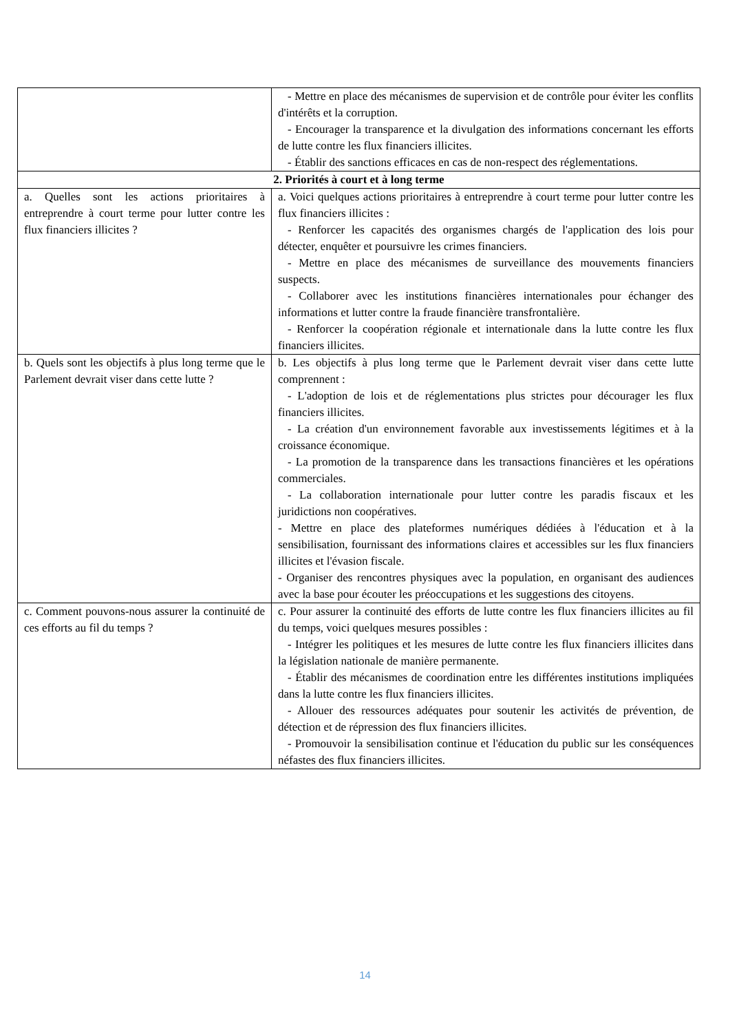| | - Mettre en place des mécanismes de supervision et de contrôle pour éviter les conflits d'intérêts et la corruption. - Encourager la transparence et la divulgation des informations concernant les efforts de lutte contre les flux financiers illicites. - Établir des sanctions efficaces en cas de non-respect des réglementations. |
| 2. Priorités à court et à long terme | |
| a. Quelles sont les actions prioritaires à entreprendre à court terme pour lutter contre les flux financiers illicites ? | a. Voici quelques actions prioritaires à entreprendre à court terme pour lutter contre les flux financiers illicites : - Renforcer les capacités des organismes chargés de l'application des lois pour détecter, enquêter et poursuivre les crimes financiers. - Mettre en place des mécanismes de surveillance des mouvements financiers suspects. - Collaborer avec les institutions financières internationales pour échanger des informations et lutter contre la fraude financière transfrontalière. - Renforcer la coopération régionale et internationale dans la lutte contre les flux financiers illicites. |
| b. Quels sont les objectifs à plus long terme que le Parlement devrait viser dans cette lutte ? | b. Les objectifs à plus long terme que le Parlement devrait viser dans cette lutte comprennent : - L'adoption de lois et de réglementations plus strictes pour décourager les flux financiers illicites. - La création d'un environnement favorable aux investissements légitimes et à la croissance économique. - La promotion de la transparence dans les transactions financières et les opérations commerciales. - La collaboration internationale pour lutter contre les paradis fiscaux et les juridictions non coopératives. - Mettre en place des plateformes numériques dédiées à l'éducation et à la sensibilisation, fournissant des informations claires et accessibles sur les flux financiers illicites et l'évasion fiscale. - Organiser des rencontres physiques avec la population, en organisant des audiences avec la base pour écouter les préoccupations et les suggestions des citoyens. |
| c. Comment pouvons-nous assurer la continuité de ces efforts au fil du temps ? | c. Pour assurer la continuité des efforts de lutte contre les flux financiers illicites au fil du temps, voici quelques mesures possibles : - Intégrer les politiques et les mesures de lutte contre les flux financiers illicites dans la législation nationale de manière permanente. - Établir des mécanismes de coordination entre les différentes institutions impliquées dans la lutte contre les flux financiers illicites. - Allouer des ressources adéquates pour soutenir les activités de prévention, de détection et de répression des flux financiers illicites. - Promouvoir la sensibilisation continue et l'éducation du public sur les conséquences néfastes des flux financiers illicites. |
14